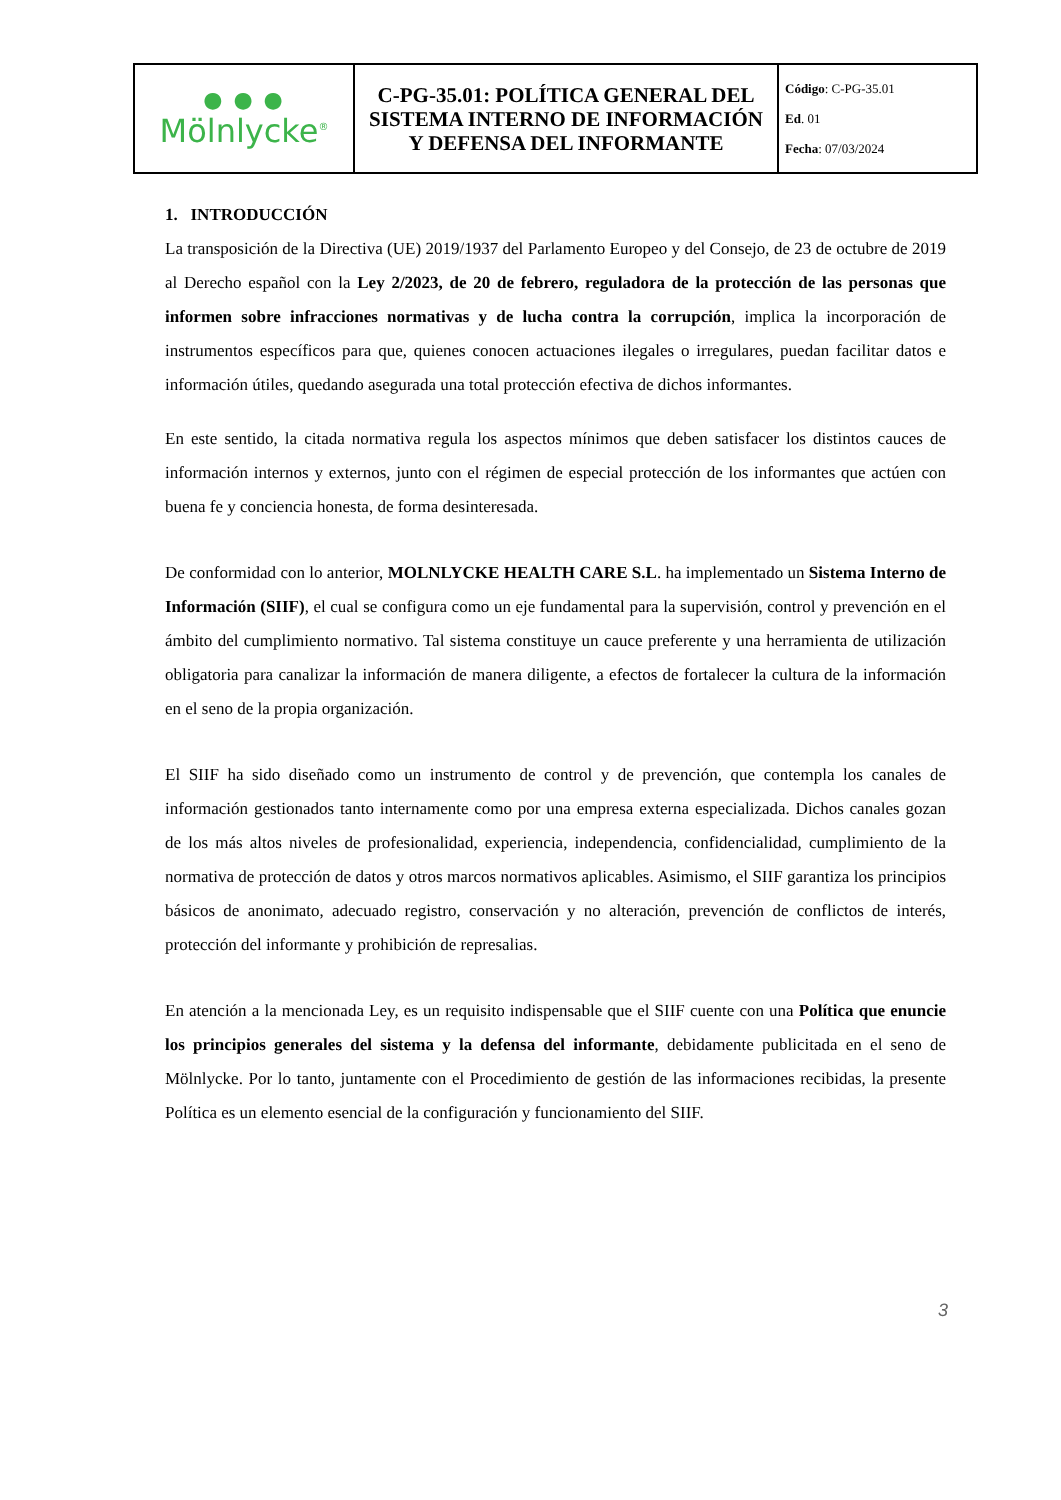| ● ● ● Mölnlycke<sup>®</sup> | C-PG-35.01: POLÍTICA GENERAL DEL SISTEMA INTERNO DE INFORMACIÓN Y DEFENSA DEL INFORMANTE | Código : C-PG-35.01 Ed . 01 Fecha : 07/03/2024 |
1. INTRODUCCIÓN
La transposición de la Directiva (UE) 2019/1937 del Parlamento Europeo y del Consejo, de 23 de octubre de 2019 al Derecho español con la Ley 2/2023, de 20 de febrero, reguladora de la protección de las personas que informen sobre infracciones normativas y de lucha contra la corrupción, implica la incorporación de instrumentos específicos para que, quienes conocen actuaciones ilegales o irregulares, puedan facilitar datos e información útiles, quedando asegurada una total protección efectiva de dichos informantes.
En este sentido, la citada normativa regula los aspectos mínimos que deben satisfacer los distintos cauces de información internos y externos, junto con el régimen de especial protección de los informantes que actúen con buena fe y conciencia honesta, de forma desinteresada.
De conformidad con lo anterior, MOLNLYCKE HEALTH CARE S.L. ha implementado un Sistema Interno de Información (SIIF), el cual se configura como un eje fundamental para la supervisión, control y prevención en el ámbito del cumplimiento normativo. Tal sistema constituye un cauce preferente y una herramienta de utilización obligatoria para canalizar la información de manera diligente, a efectos de fortalecer la cultura de la información en el seno de la propia organización.
El SIIF ha sido diseñado como un instrumento de control y de prevención, que contempla los canales de información gestionados tanto internamente como por una empresa externa especializada. Dichos canales gozan de los más altos niveles de profesionalidad, experiencia, independencia, confidencialidad, cumplimiento de la normativa de protección de datos y otros marcos normativos aplicables. Asimismo, el SIIF garantiza los principios básicos de anonimato, adecuado registro, conservación y no alteración, prevención de conflictos de interés, protección del informante y prohibición de represalias.
En atención a la mencionada Ley, es un requisito indispensable que el SIIF cuente con una Política que enuncie los principios generales del sistema y la defensa del informante, debidamente publicitada en el seno de Mölnlycke. Por lo tanto, juntamente con el Procedimiento de gestión de las informaciones recibidas, la presente Política es un elemento esencial de la configuración y funcionamiento del SIIF.
3